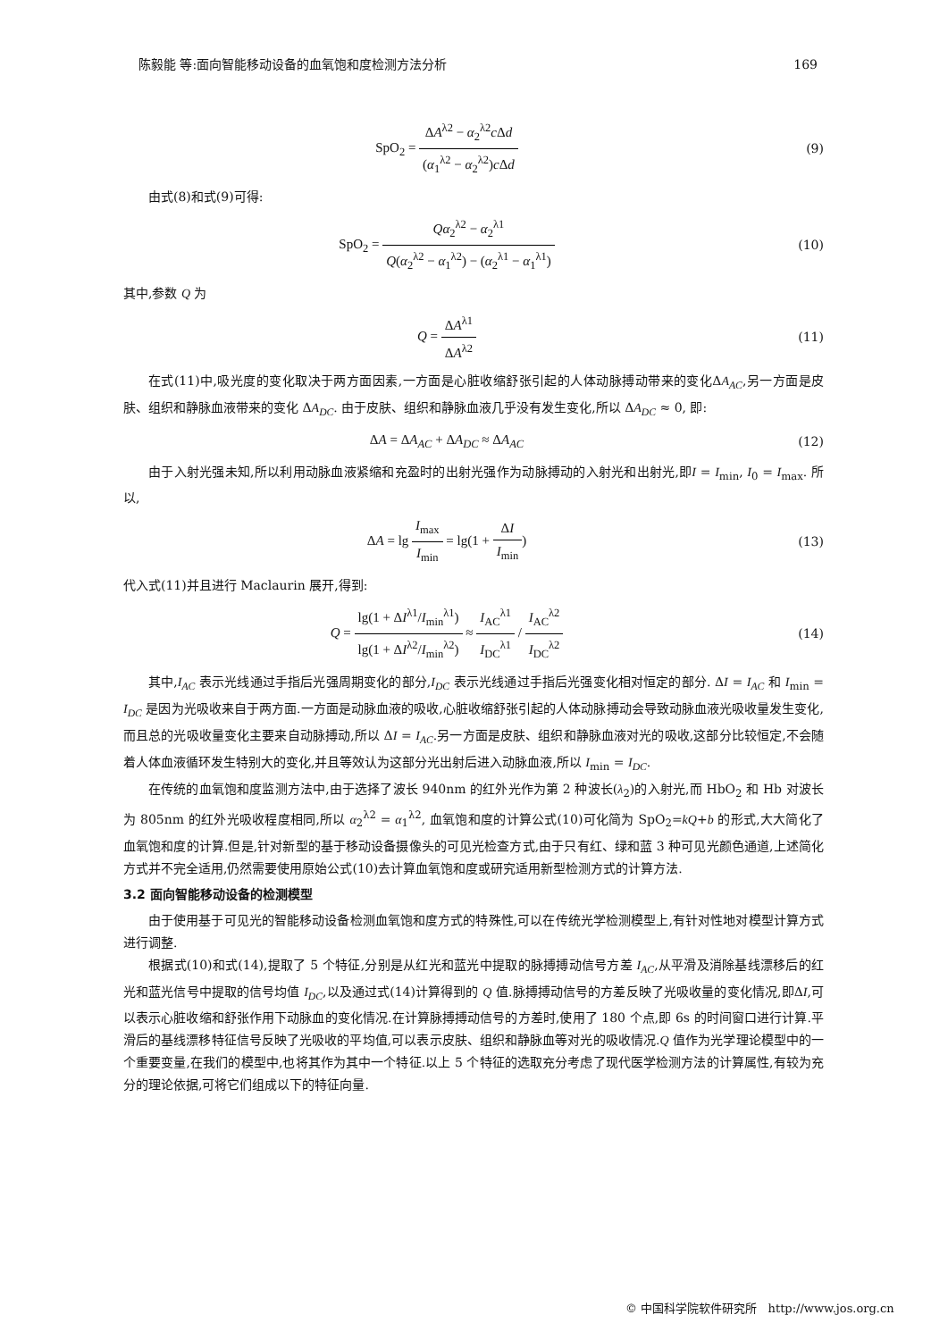陈毅能 等:面向智能移动设备的血氧饱和度检测方法分析 169
SpO<sub>2</sub> = ΔA<sup>λ2</sup> − α<sub>2</sub><sup>λ2</sup>c Δd (α<sub>1</sub><sup>λ2</sup> − α<sub>2</sub><sup>λ2</sup>)c Δd
(9)
由式(8)和式(9)可得:
SpO<sub>2</sub> = Qα<sub>2</sub><sup>λ2</sup> − α<sub>2</sub><sup>λ1</sup> Q(α<sub>2</sub><sup>λ2</sup> − α<sub>1</sub><sup>λ2</sup>) − (α<sub>2</sub><sup>λ1</sup> − α<sub>1</sub><sup>λ1</sup>)
(10)
其中,参数 Q 为
Q = ΔA<sup>λ1</sup> ΔA<sup>λ2</sup> (11)
在式(11)中,吸光度的变化取决于两方面因素,一方面是心脏收缩舒张引起的人体动脉搏动带来的变化ΔA<sub>AC</sub>,另一方面是皮肤、组织和静脉血液带来的变化 ΔA<sub>DC</sub>. 由于皮肤、组织和静脉血液几乎没有发生变化,所以 ΔA<sub>DC</sub> ≈ 0, 即:
ΔA = ΔA<sub>AC</sub> + ΔA<sub>DC</sub> ≈ ΔA<sub>AC</sub> (12)
由于入射光强未知,所以利用动脉血液紧缩和充盈时的出射光强作为动脉搏动的入射光和出射光,即I = I<sub>min</sub>, I<sub>0</sub> = I<sub>max</sub>. 所以,
ΔA = lg I<sub>max</sub> I<sub>min</sub> = lg(1 + ΔI I<sub>min</sub>)
(13)
代入式(11)并且进行 Maclaurin 展开,得到:
Q = lg(1 + ΔI<sup>λ1</sup>/I<sub>min</sub><sup>λ1</sup>) lg(1 + ΔI<sup>λ2</sup>/I<sub>min</sub><sup>λ2</sup>) ≈ I<sub>AC</sub><sup>λ1</sup> I<sub>DC</sub><sup>λ1</sup> / I<sub>AC</sub><sup>λ2</sup> I<sub>DC</sub><sup>λ2</sup>
(14)
其中,I<sub>AC</sub> 表示光线通过手指后光强周期变化的部分,I<sub>DC</sub> 表示光线通过手指后光强变化相对恒定的部分. ΔI = I<sub>AC</sub> 和 I<sub>min</sub> = I<sub>DC</sub> 是因为光吸收来自于两方面.一方面是动脉血液的吸收,心脏收缩舒张引起的人体动脉搏动会导致动脉血液光吸收量发生变化,而且总的光吸收量变化主要来自动脉搏动,所以 ΔI = I<sub>AC</sub>.另一方面是皮肤、组织和静脉血液对光的吸收,这部分比较恒定,不会随着人体血液循环发生特别大的变化,并且等效认为这部分光出射后进入动脉血液,所以 I<sub>min</sub> = I<sub>DC</sub>.
在传统的血氧饱和度监测方法中,由于选择了波长 940nm 的红外光作为第 2 种波长(λ<sub>2</sub>)的入射光,而 HbO<sub>2</sub> 和 Hb 对波长为 805nm 的红外光吸收程度相同,所以 α<sub>2</sub><sup>λ2</sup> = α<sub>1</sub><sup>λ2</sup>, 血氧饱和度的计算公式(10)可化简为 SpO<sub>2</sub>=kQ+b 的形式,大大简化了血氧饱和度的计算.但是,针对新型的基于移动设备摄像头的可见光检查方式,由于只有红、绿和蓝 3 种可见光颜色通道,上述简化方式并不完全适用,仍然需要使用原始公式(10)去计算血氧饱和度或研究适用新型检测方式的计算方法.
3.2 面向智能移动设备的检测模型
由于使用基于可见光的智能移动设备检测血氧饱和度方式的特殊性,可以在传统光学检测模型上,有针对性地对模型计算方式进行调整.
根据式(10)和式(14),提取了 5 个特征,分别是从红光和蓝光中提取的脉搏搏动信号方差 I<sub>AC</sub>,从平滑及消除基线漂移后的红光和蓝光信号中提取的信号均值 I<sub>DC</sub>,以及通过式(14)计算得到的 Q 值.脉搏搏动信号的方差反映了光吸收量的变化情况,即ΔI,可以表示心脏收缩和舒张作用下动脉血的变化情况.在计算脉搏搏动信号的方差时,使用了 180 个点,即 6s 的时间窗口进行计算.平滑后的基线漂移特征信号反映了光吸收的平均值,可以表示皮肤、组织和静脉血等对光的吸收情况.Q 值作为光学理论模型中的一个重要变量,在我们的模型中,也将其作为其中一个特征.以上 5 个特征的选取充分考虑了现代医学检测方法的计算属性,有较为充分的理论依据,可将它们组成以下的特征向量.
© 中国科学院软件研究所 http://www.jos.org.cn